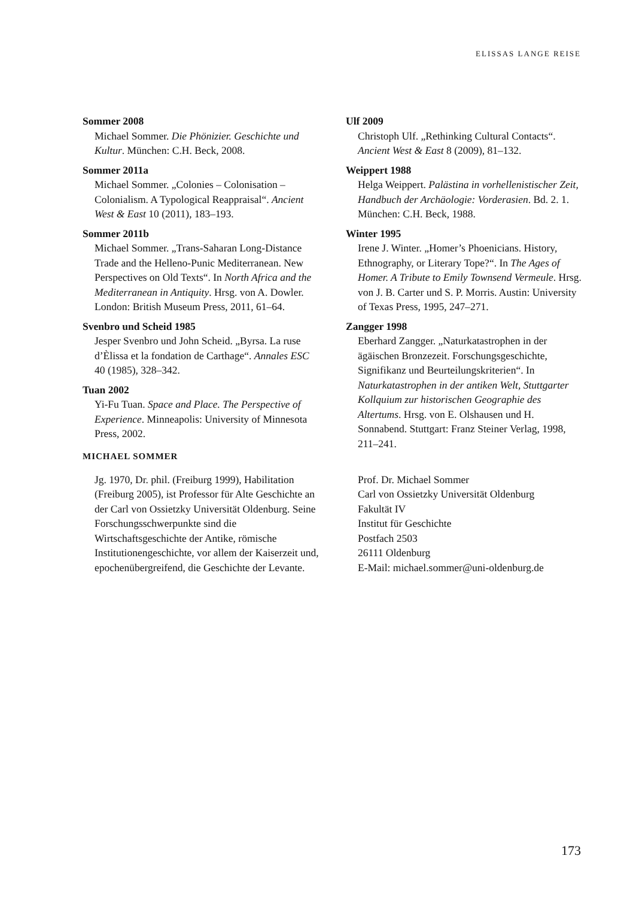ELISSAS LANGE REISE
Sommer 2008
Michael Sommer. Die Phönizier. Geschichte und Kultur. München: C.H. Beck, 2008.
Sommer 2011a
Michael Sommer. „Colonies – Colonisation – Colonialism. A Typological Reappraisal“. Ancient West & East 10 (2011), 183–193.
Sommer 2011b
Michael Sommer. „Trans-Saharan Long-Distance Trade and the Helleno-Punic Mediterranean. New Perspectives on Old Texts“. In North Africa and the Mediterranean in Antiquity. Hrsg. von A. Dowler. London: British Museum Press, 2011, 61–64.
Svenbro und Scheid 1985
Jesper Svenbro und John Scheid. „Byrsa. La ruse d’Èlissa et la fondation de Carthage“. Annales ESC 40 (1985), 328–342.
Tuan 2002
Yi-Fu Tuan. Space and Place. The Perspective of Experience. Minneapolis: University of Minnesota Press, 2002.
Ulf 2009
Christoph Ulf. „Rethinking Cultural Contacts“. Ancient West & East 8 (2009), 81–132.
Weippert 1988
Helga Weippert. Palästina in vorhellenistischer Zeit, Handbuch der Archäologie: Vorderasien. Bd. 2. 1. München: C.H. Beck, 1988.
Winter 1995
Irene J. Winter. „Homer’s Phoenicians. History, Ethnography, or Literary Tope?“. In The Ages of Homer. A Tribute to Emily Townsend Vermeule. Hrsg. von J. B. Carter und S. P. Morris. Austin: University of Texas Press, 1995, 247–271.
Zangger 1998
Eberhard Zangger. „Naturkatastrophen in der ägäischen Bronzezeit. Forschungsgeschichte, Signifikanz und Beurteilungskriterien“. In Naturkatastrophen in der antiken Welt, Stuttgarter Kollquium zur historischen Geographie des Altertums. Hrsg. von E. Olshausen und H. Sonnabend. Stuttgart: Franz Steiner Verlag, 1998, 211–241.
MICHAEL SOMMER
Jg. 1970, Dr. phil. (Freiburg 1999), Habilitation (Freiburg 2005), ist Professor für Alte Geschichte an der Carl von Ossietzky Universität Oldenburg. Seine Forschungsschwerpunkte sind die Wirtschaftsgeschichte der Antike, römische Institutionengeschichte, vor allem der Kaiserzeit und, epochenübergreifend, die Geschichte der Levante.
Prof. Dr. Michael Sommer
Carl von Ossietzky Universität Oldenburg
Fakultät IV
Institut für Geschichte
Postfach 2503
26111 Oldenburg
E-Mail: michael.sommer@uni-oldenburg.de
173